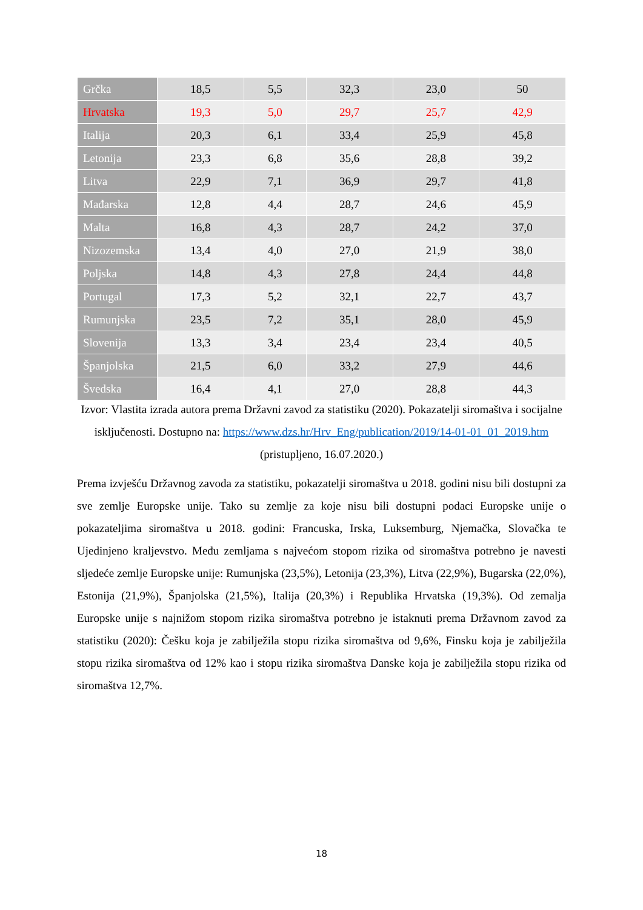| Grčka | 18,5 | 5,5 | 32,3 | 23,0 | 50 |
| Hrvatska | 19,3 | 5,0 | 29,7 | 25,7 | 42,9 |
| Italija | 20,3 | 6,1 | 33,4 | 25,9 | 45,8 |
| Letonija | 23,3 | 6,8 | 35,6 | 28,8 | 39,2 |
| Litva | 22,9 | 7,1 | 36,9 | 29,7 | 41,8 |
| Mađarska | 12,8 | 4,4 | 28,7 | 24,6 | 45,9 |
| Malta | 16,8 | 4,3 | 28,7 | 24,2 | 37,0 |
| Nizozemska | 13,4 | 4,0 | 27,0 | 21,9 | 38,0 |
| Poljska | 14,8 | 4,3 | 27,8 | 24,4 | 44,8 |
| Portugal | 17,3 | 5,2 | 32,1 | 22,7 | 43,7 |
| Rumunjska | 23,5 | 7,2 | 35,1 | 28,0 | 45,9 |
| Slovenija | 13,3 | 3,4 | 23,4 | 23,4 | 40,5 |
| Španjolska | 21,5 | 6,0 | 33,2 | 27,9 | 44,6 |
| Švedska | 16,4 | 4,1 | 27,0 | 28,8 | 44,3 |
Izvor: Vlastita izrada autora prema Državni zavod za statistiku (2020). Pokazatelji siromaštva i socijalne isključenosti. Dostupno na: https://www.dzs.hr/Hrv_Eng/publication/2019/14-01-01_01_2019.htm (pristupljeno, 16.07.2020.)
Prema izvješću Državnog zavoda za statistiku, pokazatelji siromaštva u 2018. godini nisu bili dostupni za sve zemlje Europske unije. Tako su zemlje za koje nisu bili dostupni podaci Europske unije o pokazateljima siromaštva u 2018. godini: Francuska, Irska, Luksemburg, Njemačka, Slovačka te Ujedinjeno kraljevstvo. Među zemljama s najvećom stopom rizika od siromaštva potrebno je navesti sljedeće zemlje Europske unije: Rumunjska (23,5%), Letonija (23,3%), Litva (22,9%), Bugarska (22,0%), Estonija (21,9%), Španjolska (21,5%), Italija (20,3%) i Republika Hrvatska (19,3%). Od zemalja Europske unije s najnižom stopom rizika siromaštva potrebno je istaknuti prema Državnom zavod za statistiku (2020): Češku koja je zabilježila stopu rizika siromaštva od 9,6%, Finsku koja je zabilježila stopu rizika siromaštva od 12% kao i stopu rizika siromaštva Danske koja je zabilježila stopu rizika od siromaštva 12,7%.
18